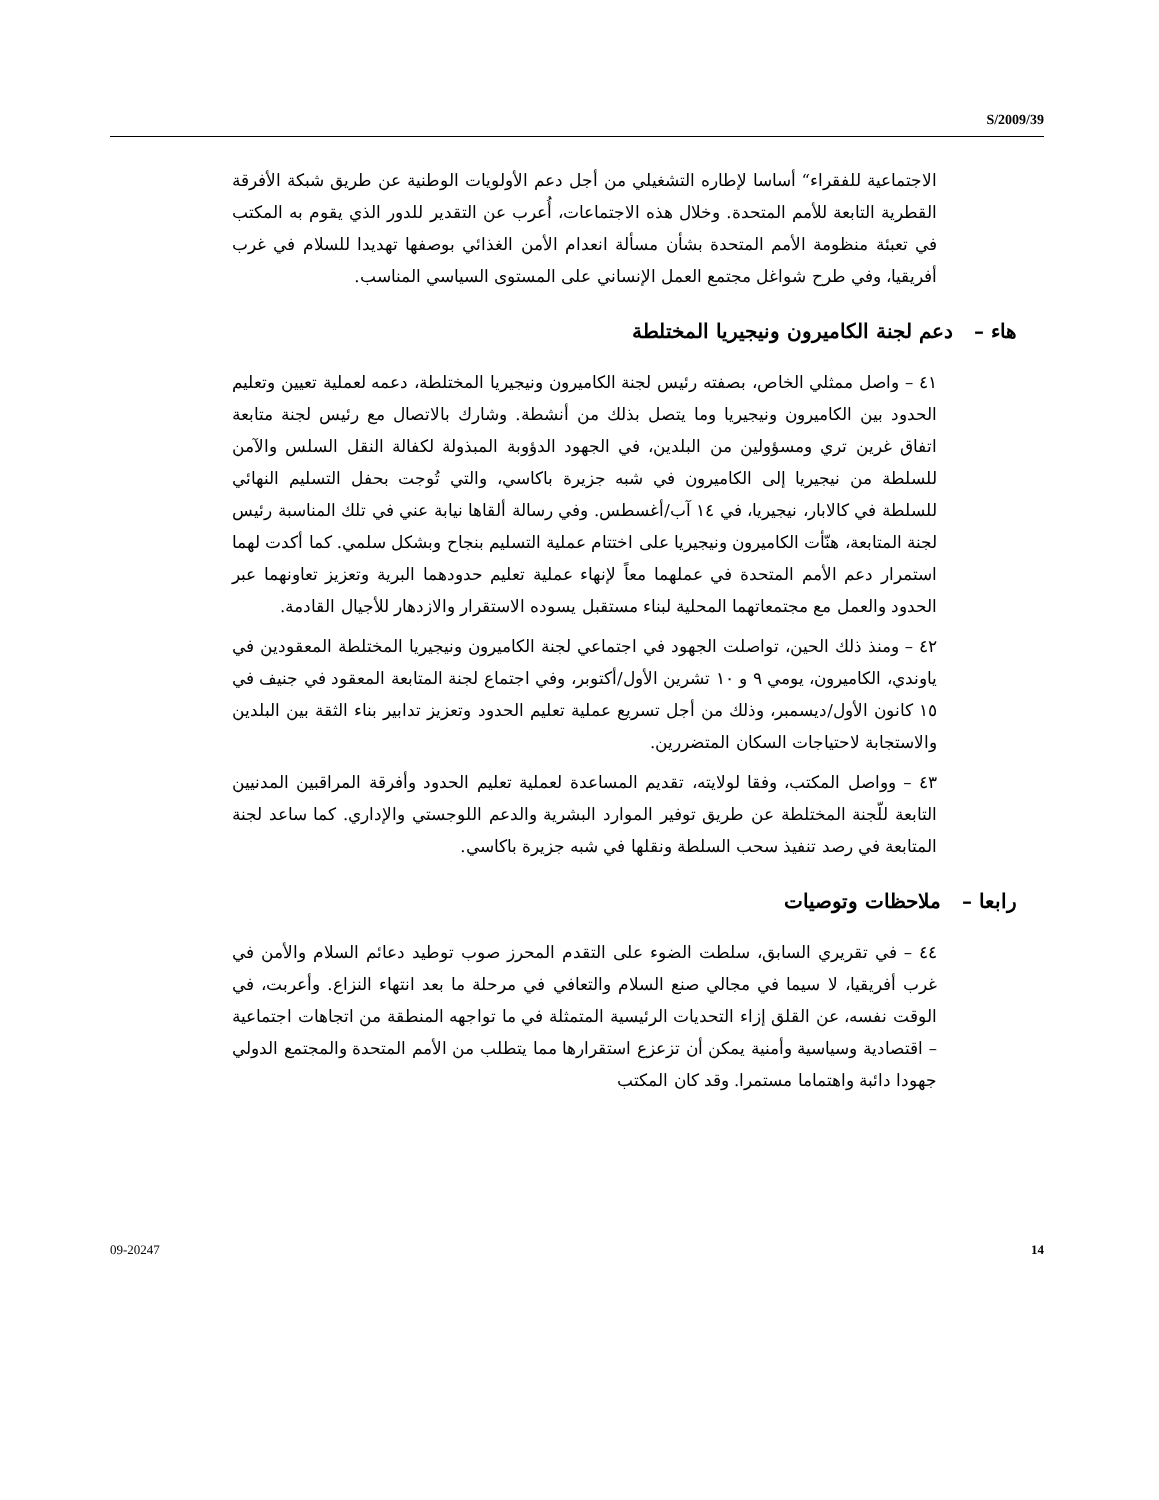S/2009/39
الاجتماعية للفقراء“ أساسا لإطاره التشغيلي من أجل دعم الأولويات الوطنية عن طريق شبكة الأفرقة القطرية التابعة للأمم المتحدة. وخلال هذه الاجتماعات، أُعرب عن التقدير للدور الذي يقوم به المكتب في تعبئة منظومة الأمم المتحدة بشأن مسألة انعدام الأمن الغذائي بوصفها تهديدا للسلام في غرب أفريقيا، وفي طرح شواغل مجتمع العمل الإنساني على المستوى السياسي المناسب.
هاء – دعم لجنة الكاميرون ونيجيريا المختلطة
٤١ – واصل ممثلي الخاص، بصفته رئيس لجنة الكاميرون ونيجيريا المختلطة، دعمه لعملية تعيين وتعليم الحدود بين الكاميرون ونيجيريا وما يتصل بذلك من أنشطة. وشارك بالاتصال مع رئيس لجنة متابعة اتفاق غرين تري ومسؤولين من البلدين، في الجهود الدؤوبة المبذولة لكفالة النقل السلس والآمن للسلطة من نيجيريا إلى الكاميرون في شبه جزيرة باكاسي، والتي تُوجت بحفل التسليم النهائي للسلطة في كالابار، نيجيريا، في ١٤ آب/أغسطس. وفي رسالة ألقاها نيابة عني في تلك المناسبة رئيس لجنة المتابعة، هنّأت الكاميرون ونيجيريا على اختتام عملية التسليم بنجاح وبشكل سلمي. كما أكدت لهما استمرار دعم الأمم المتحدة في عملهما معاً لإنهاء عملية تعليم حدودهما البرية وتعزيز تعاونهما عبر الحدود والعمل مع مجتمعاتهما المحلية لبناء مستقبل يسوده الاستقرار والازدهار للأجيال القادمة.
٤٢ – ومنذ ذلك الحين، تواصلت الجهود في اجتماعي لجنة الكاميرون ونيجيريا المختلطة المعقودين في ياوندي، الكاميرون، يومي ٩ و ١٠ تشرين الأول/أكتوبر، وفي اجتماع لجنة المتابعة المعقود في جنيف في ١٥ كانون الأول/ديسمبر، وذلك من أجل تسريع عملية تعليم الحدود وتعزيز تدابير بناء الثقة بين البلدين والاستجابة لاحتياجات السكان المتضررين.
٤٣ – وواصل المكتب، وفقا لولايته، تقديم المساعدة لعملية تعليم الحدود وأفرقة المراقبين المدنيين التابعة للّجنة المختلطة عن طريق توفير الموارد البشرية والدعم اللوجستي والإداري. كما ساعد لجنة المتابعة في رصد تنفيذ سحب السلطة ونقلها في شبه جزيرة باكاسي.
رابعا – ملاحظات وتوصيات
٤٤ – في تقريري السابق، سلطت الضوء على التقدم المحرز صوب توطيد دعائم السلام والأمن في غرب أفريقيا، لا سيما في مجالي صنع السلام والتعافي في مرحلة ما بعد انتهاء النزاع. وأعربت، في الوقت نفسه، عن القلق إزاء التحديات الرئيسية المتمثلة في ما تواجهه المنطقة من اتجاهات اجتماعية – اقتصادية وسياسية وأمنية يمكن أن تزعزع استقرارها مما يتطلب من الأمم المتحدة والمجتمع الدولي جهودا دائبة واهتماما مستمرا. وقد كان المكتب
09-20247 14